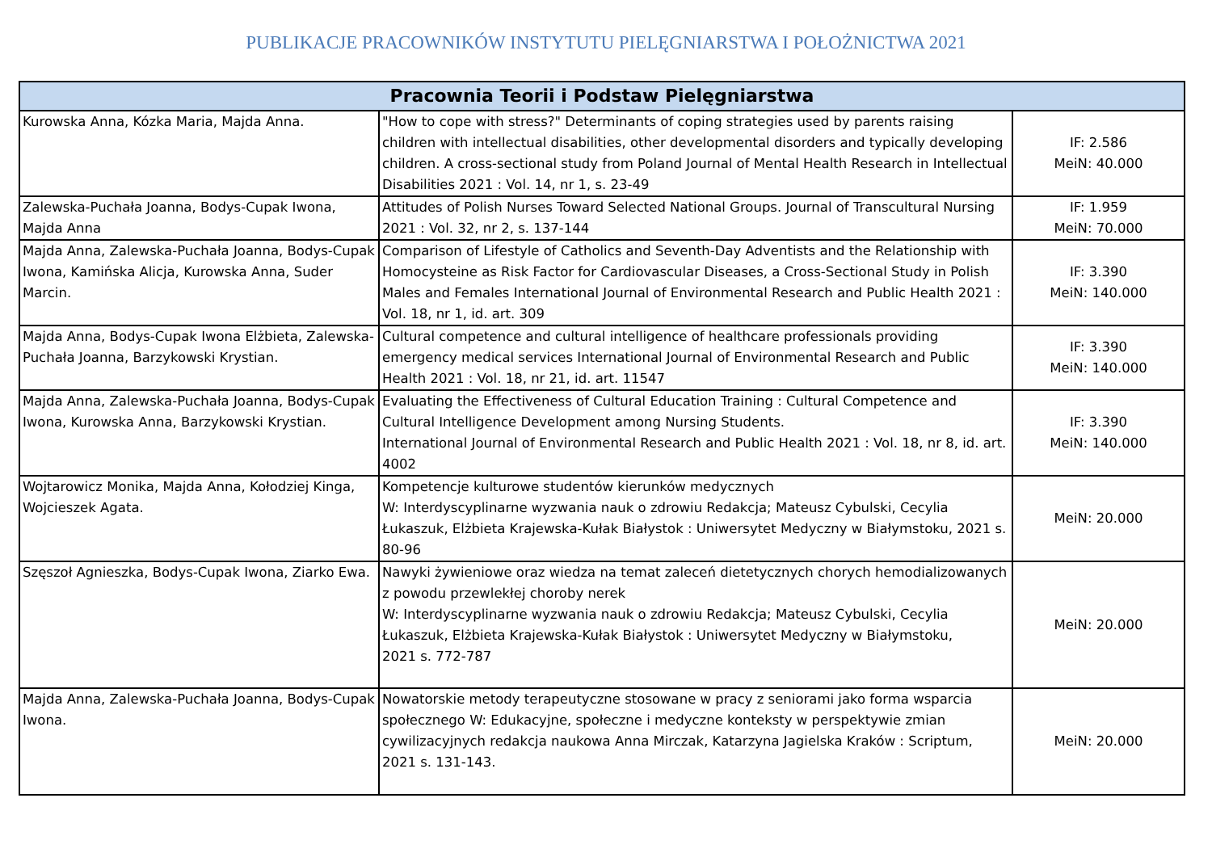PUBLIKACJE PRACOWNIKÓW INSTYTUTU PIELĘGNIARSTWA I POŁOŻNICTWA 2021
| Pracownia Teorii i Podstaw Pielęgniarstwa | | |
| --- | --- | --- |
| Kurowska Anna, Kózka Maria, Majda Anna. | "How to cope with stress?" Determinants of coping strategies used by parents raising children with intellectual disabilities, other developmental disorders and typically developing children. A cross-sectional study from Poland Journal of Mental Health Research in Intellectual Disabilities 2021 : Vol. 14, nr 1, s. 23-49 | IF: 2.586 MeiN: 40.000 |
| Zalewska-Puchała Joanna, Bodys-Cupak Iwona, Majda Anna | Attitudes of Polish Nurses Toward Selected National Groups. Journal of Transcultural Nursing 2021 : Vol. 32, nr 2, s. 137-144 | IF: 1.959 MeiN: 70.000 |
| Majda Anna, Zalewska-Puchała Joanna, Bodys-Cupak Iwona, Kamińska Alicja, Kurowska Anna, Suder Marcin. | Comparison of Lifestyle of Catholics and Seventh-Day Adventists and the Relationship with Homocysteine as Risk Factor for Cardiovascular Diseases, a Cross-Sectional Study in Polish Males and Females International Journal of Environmental Research and Public Health 2021 : Vol. 18, nr 1, id. art. 309 | IF: 3.390 MeiN: 140.000 |
| Majda Anna, Bodys-Cupak Iwona Elżbieta, Zalewska-Puchała Joanna, Barzykowski Krystian. | Cultural competence and cultural intelligence of healthcare professionals providing emergency medical services International Journal of Environmental Research and Public Health 2021 : Vol. 18, nr 21, id. art. 11547 | IF: 3.390 MeiN: 140.000 |
| Majda Anna, Zalewska-Puchała Joanna, Bodys-Cupak Iwona, Kurowska Anna, Barzykowski Krystian. | Evaluating the Effectiveness of Cultural Education Training : Cultural Competence and Cultural Intelligence Development among Nursing Students. International Journal of Environmental Research and Public Health 2021 : Vol. 18, nr 8, id. art. 4002 | IF: 3.390 MeiN: 140.000 |
| Wojtarowicz Monika, Majda Anna, Kołodziej Kinga, Wojcieszek Agata. | Kompetencje kulturowe studentów kierunków medycznych W: Interdyscyplinarne wyzwania nauk o zdrowiu Redakcja; Mateusz Cybulski, Cecylia Łukaszuk, Elżbieta Krajewska-Kułak Białystok : Uniwersytet Medyczny w Białymstoku, 2021 s. 80-96 | MeiN: 20.000 |
| Szęszoł Agnieszka, Bodys-Cupak Iwona, Ziarko Ewa. | Nawyki żywieniowe oraz wiedza na temat zaleceń dietetycznych chorych hemodializowanych z powodu przewlekłej choroby nerek W: Interdyscyplinarne wyzwania nauk o zdrowiu Redakcja; Mateusz Cybulski, Cecylia Łukaszuk, Elżbieta Krajewska-Kułak Białystok : Uniwersytet Medyczny w Białymstoku, 2021 s. 772-787 | MeiN: 20.000 |
| Majda Anna, Zalewska-Puchała Joanna, Bodys-Cupak Iwona. | Nowatorskie metody terapeutyczne stosowane w pracy z seniorami jako forma wsparcia społecznego W: Edukacyjne, społeczne i medyczne konteksty w perspektywie zmian cywilizacyjnych redakcja naukowa Anna Mirczak, Katarzyna Jagielska Kraków : Scriptum, 2021 s. 131-143. | MeiN: 20.000 |